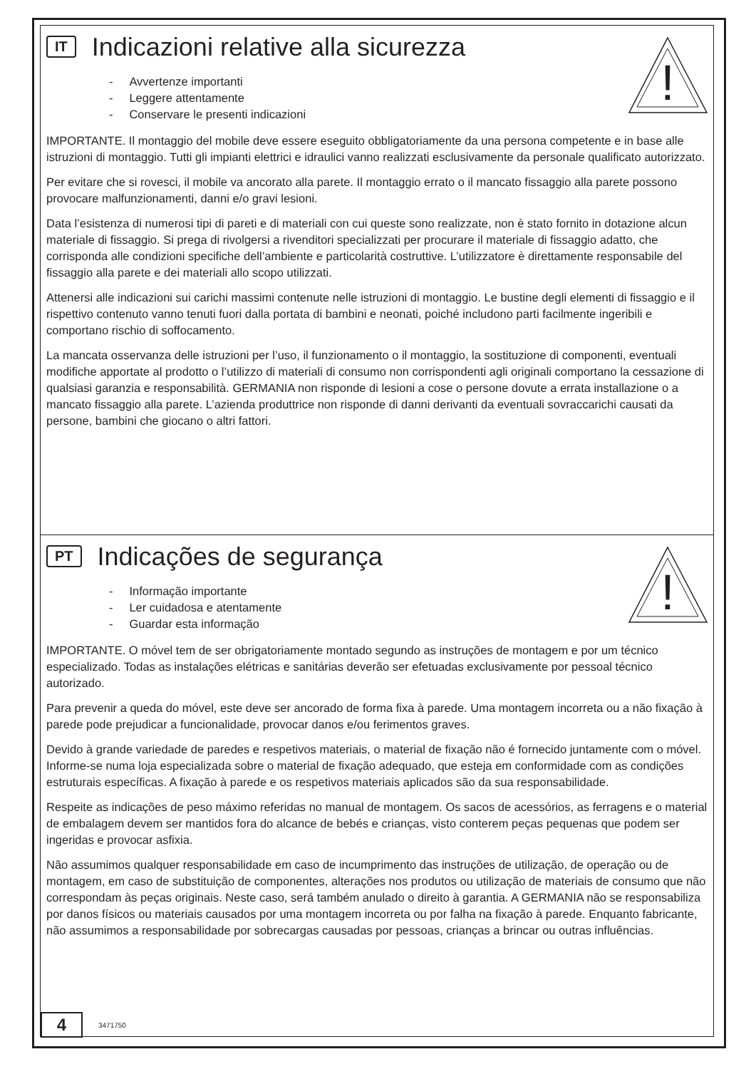!
IT Indicazioni relative alla sicurezza
- Avvertenze importanti
- Leggere attentamente
- Conservare le presenti indicazioni
IMPORTANTE. Il montaggio del mobile deve essere eseguito obbligatoriamente da una persona competente e in base alle istruzioni di montaggio. Tutti gli impianti elettrici e idraulici vanno realizzati esclusivamente da personale qualificato autorizzato.
Per evitare che si rovesci, il mobile va ancorato alla parete. Il montaggio errato o il mancato fissaggio alla parete possono provocare malfunzionamenti, danni e/o gravi lesioni.
Data l’esistenza di numerosi tipi di pareti e di materiali con cui queste sono realizzate, non è stato fornito in dotazione alcun materiale di fissaggio. Si prega di rivolgersi a rivenditori specializzati per procurare il materiale di fissaggio adatto, che corrisponda alle condizioni specifiche dell’ambiente e particolarità costruttive. L’utilizzatore è direttamente responsabile del fissaggio alla parete e dei materiali allo scopo utilizzati.
Attenersi alle indicazioni sui carichi massimi contenute nelle istruzioni di montaggio. Le bustine degli elementi di fissaggio e il rispettivo contenuto vanno tenuti fuori dalla portata di bambini e neonati, poiché includono parti facilmente ingeribili e comportano rischio di soffocamento.
La mancata osservanza delle istruzioni per l’uso, il funzionamento o il montaggio, la sostituzione di componenti, eventuali modifiche apportate al prodotto o l’utilizzo di materiali di consumo non corrispondenti agli originali comportano la cessazione di qualsiasi garanzia e responsabilità. GERMANIA non risponde di lesioni a cose o persone dovute a errata installazione o a mancato fissaggio alla parete. L’azienda produttrice non risponde di danni derivanti da eventuali sovraccarichi causati da persone, bambini che giocano o altri fattori.
!
PT Indicações de segurança
- Informação importante
- Ler cuidadosa e atentamente
- Guardar esta informação
IMPORTANTE. O móvel tem de ser obrigatoriamente montado segundo as instruções de montagem e por um técnico especializado. Todas as instalações elétricas e sanitárias deverão ser efetuadas exclusivamente por pessoal técnico autorizado.
Para prevenir a queda do móvel, este deve ser ancorado de forma fixa à parede. Uma montagem incorreta ou a não fixação à parede pode prejudicar a funcionalidade, provocar danos e/ou ferimentos graves.
Devido à grande variedade de paredes e respetivos materiais, o material de fixação não é fornecido juntamente com o móvel. Informe-se numa loja especializada sobre o material de fixação adequado, que esteja em conformidade com as condições estruturais específicas. A fixação à parede e os respetivos materiais aplicados são da sua responsabilidade.
Respeite as indicações de peso máximo referidas no manual de montagem. Os sacos de acessórios, as ferragens e o material de embalagem devem ser mantidos fora do alcance de bebés e crianças, visto conterem peças pequenas que podem ser ingeridas e provocar asfixia.
Não assumimos qualquer responsabilidade em caso de incumprimento das instruções de utilização, de operação ou de montagem, em caso de substituição de componentes, alterações nos produtos ou utilização de materiais de consumo que não correspondam às peças originais. Neste caso, será também anulado o direito à garantia. A GERMANIA não se responsabiliza por danos físicos ou materiais causados por uma montagem incorreta ou por falha na fixação à parede. Enquanto fabricante, não assumimos a responsabilidade por sobrecargas causadas por pessoas, crianças a brincar ou outras influências.
4
3471750